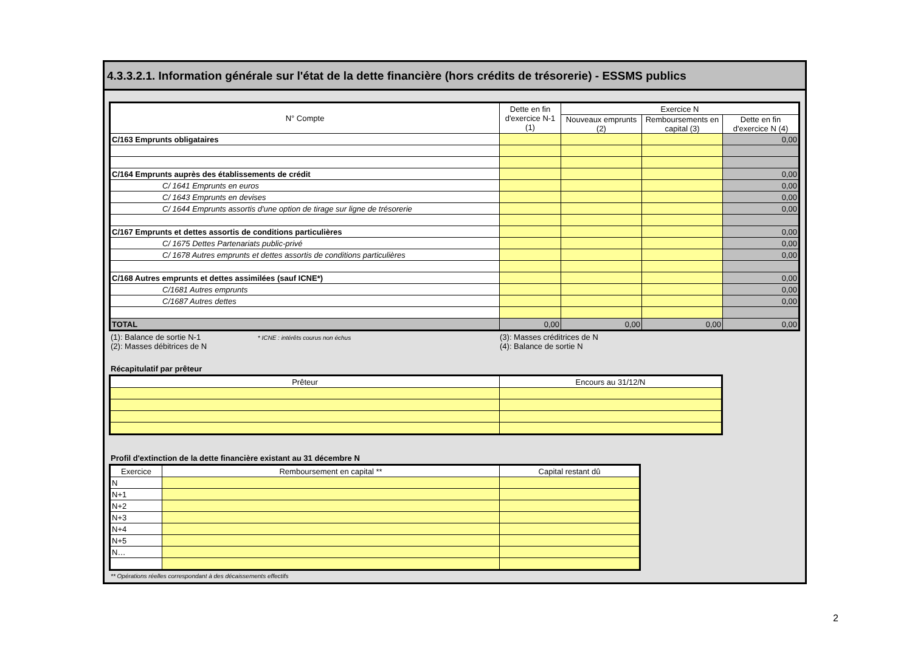4.3.3.2.1. Information générale sur l'état de la dette financière (hors crédits de trésorerie) - ESSMS publics
| N° Compte | Dette en fin d'exercice N-1 (1) | Exercice N | | |
| --- | --- | --- | --- | --- |
| | | Nouveaux emprunts (2) | Remboursements en capital (3) | Dette en fin d'exercice N (4) |
| C/163 Emprunts obligataires | | | | 0,00 |
| C/164 Emprunts auprès des établissements de crédit | | | | 0,00 |
| C/ 1641 Emprunts en euros | | | | 0,00 |
| C/ 1643 Emprunts en devises | | | | 0,00 |
| C/ 1644 Emprunts assortis d'une option de tirage sur ligne de trésorerie | | | | 0,00 |
| C/167 Emprunts et dettes assortis de conditions particulières | | | | 0,00 |
| C/ 1675 Dettes Partenariats public-privé | | | | 0,00 |
| C/ 1678 Autres emprunts et dettes assortis de conditions particulières | | | | 0,00 |
| C/168 Autres emprunts et dettes assimilées (sauf ICNE*) | | | | 0,00 |
| C/1681 Autres emprunts | | | | 0,00 |
| C/1687 Autres dettes | | | | 0,00 |
| TOTAL | 0,00 | 0,00 | 0,00 | 0,00 |
(1): Balance de sortie N-1 * ICNE : intérêts courus non échus
(2): Masses débitrices de N
(3): Masses créditrices de N
(4): Balance de sortie N
Récapitulatif par prêteur
| Prêteur | Encours au 31/12/N |
| --- | --- |
Profil d'extinction de la dette financière existant au 31 décembre N
| Exercice | Remboursement en capital ** | Capital restant dû |
| --- | --- | --- |
| N | | |
| N+1 | | |
| N+2 | | |
| N+3 | | |
| N+4 | | |
| N+5 | | |
| N… | | |
** Opérations réelles correspondant à des décaissements effectifs
2